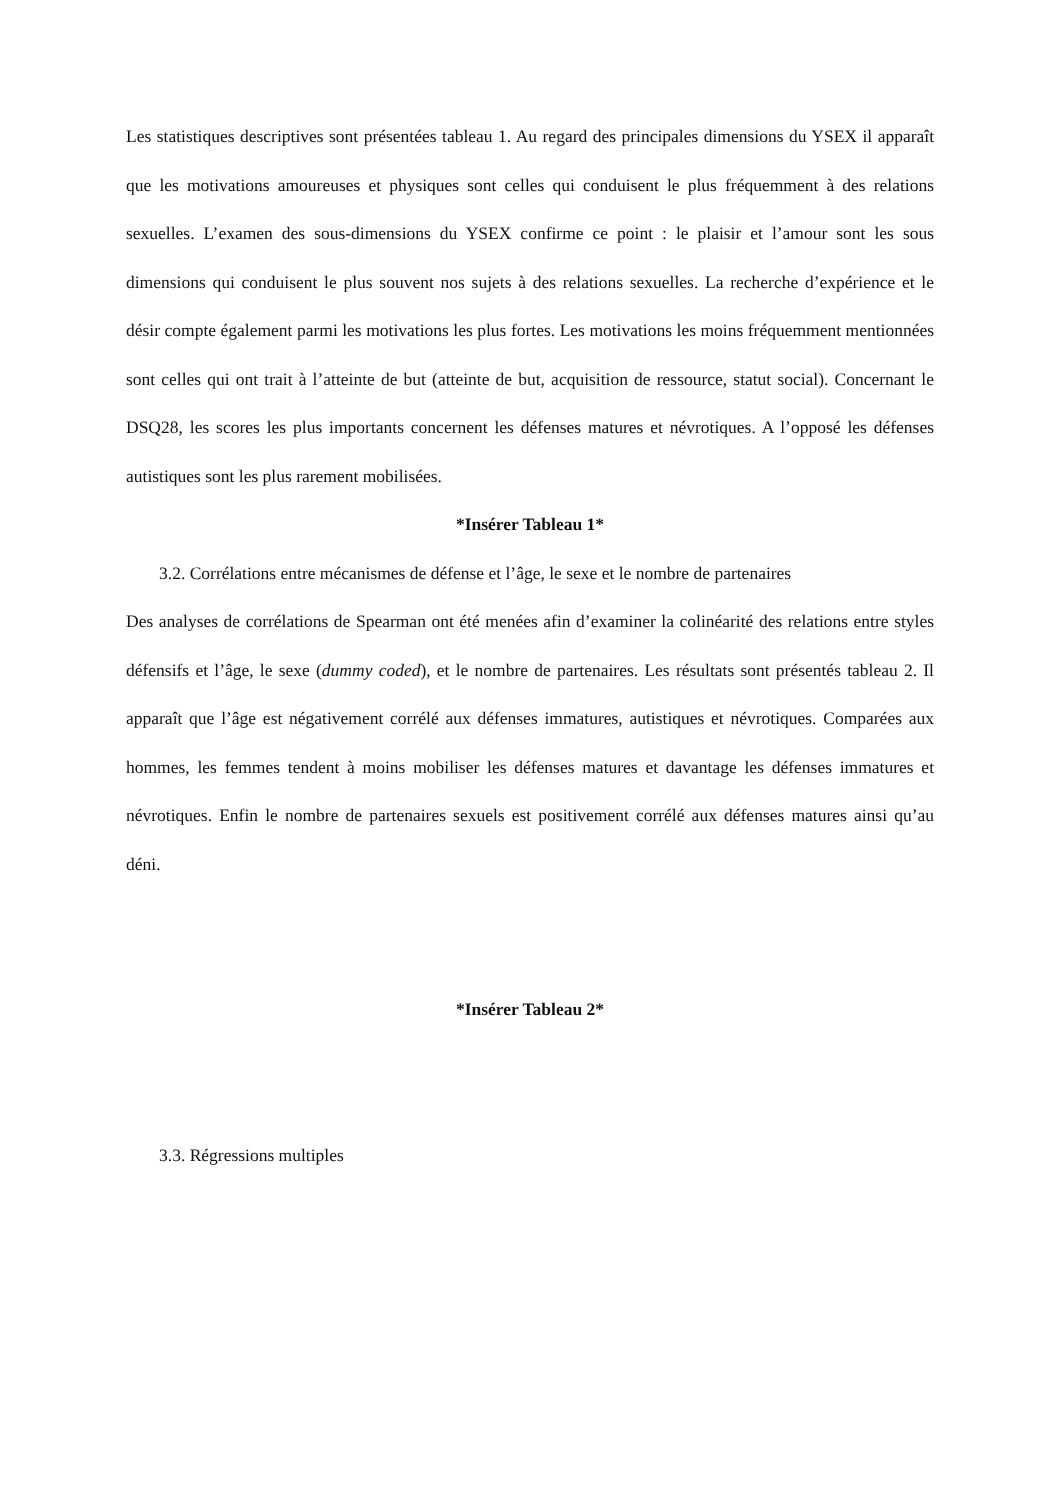Les statistiques descriptives sont présentées tableau 1. Au regard des principales dimensions du YSEX il apparaît que les motivations amoureuses et physiques sont celles qui conduisent le plus fréquemment à des relations sexuelles. L’examen des sous-dimensions du YSEX confirme ce point : le plaisir et l’amour sont les sous dimensions qui conduisent le plus souvent nos sujets à des relations sexuelles. La recherche d’expérience et le désir compte également parmi les motivations les plus fortes. Les motivations les moins fréquemment mentionnées sont celles qui ont trait à l’atteinte de but (atteinte de but, acquisition de ressource, statut social). Concernant le DSQ28, les scores les plus importants concernent les défenses matures et névrotiques. A l’opposé les défenses autistiques sont les plus rarement mobilisées.
*Insérer Tableau 1*
3.2. Corrélations entre mécanismes de défense et l’âge, le sexe et le nombre de partenaires
Des analyses de corrélations de Spearman ont été menées afin d’examiner la colinéarité des relations entre styles défensifs et l’âge, le sexe (dummy coded), et le nombre de partenaires. Les résultats sont présentés tableau 2. Il apparaît que l’âge est négativement corrélé aux défenses immatures, autistiques et névrotiques. Comparées aux hommes, les femmes tendent à moins mobiliser les défenses matures et davantage les défenses immatures et névrotiques. Enfin le nombre de partenaires sexuels est positivement corrélé aux défenses matures ainsi qu’au déni.
*Insérer Tableau 2*
3.3. Régressions multiples